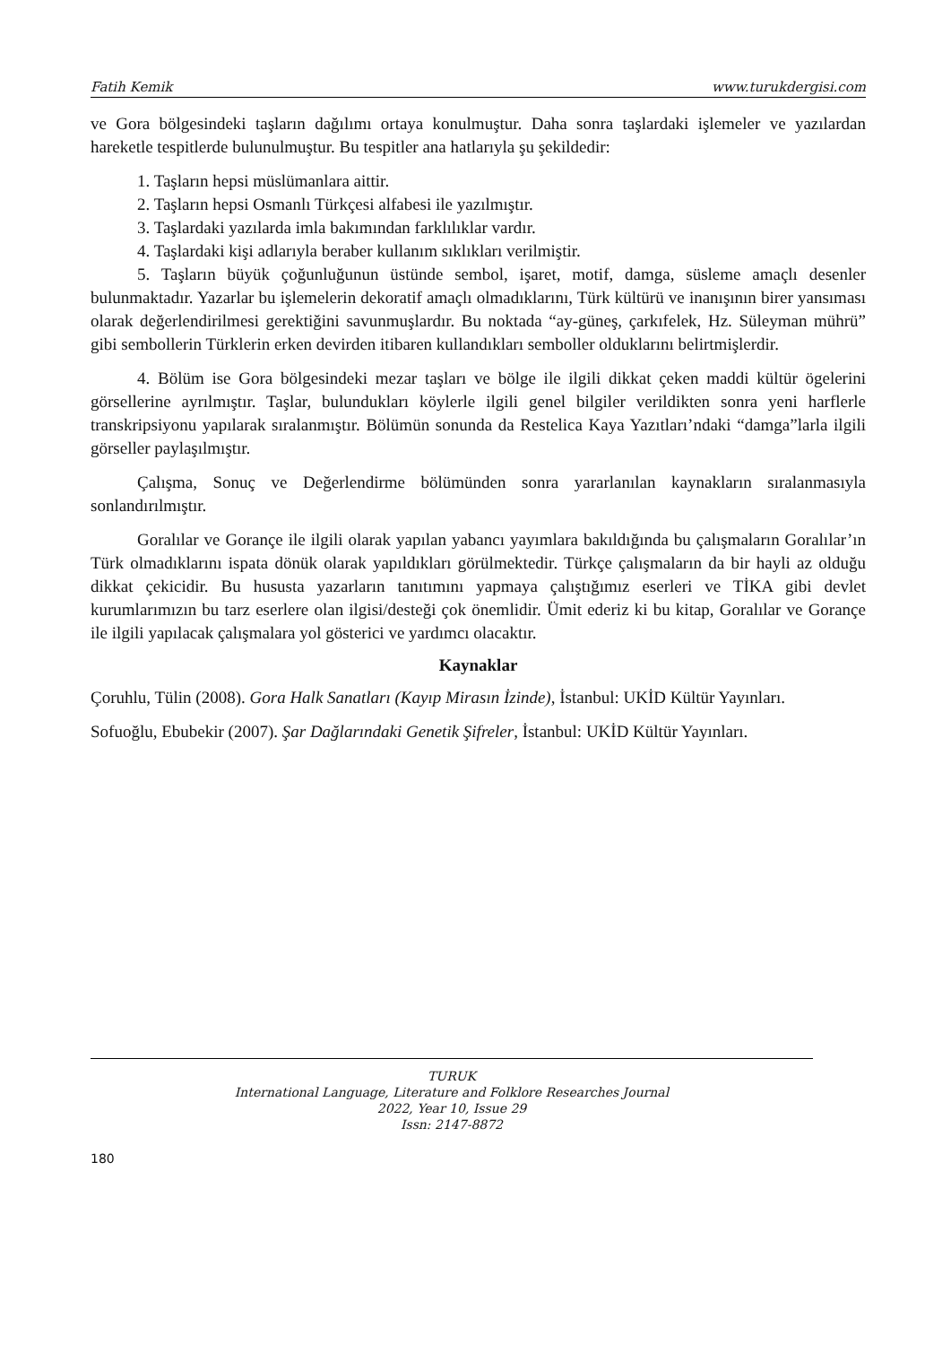Fatih Kemik www.turukdergisi.com
ve Gora bölgesindeki taşların dağılımı ortaya konulmuştur. Daha sonra taşlardaki işlemeler ve yazılardan hareketle tespitlerde bulunulmuştur. Bu tespitler ana hatlarıyla şu şekildedir:
1. Taşların hepsi müslümanlara aittir.
2. Taşların hepsi Osmanlı Türkçesi alfabesi ile yazılmıştır.
3. Taşlardaki yazılarda imla bakımından farklılıklar vardır.
4. Taşlardaki kişi adlarıyla beraber kullanım sıklıkları verilmiştir.
5. Taşların büyük çoğunluğunun üstünde sembol, işaret, motif, damga, süsleme amaçlı desenler bulunmaktadır. Yazarlar bu işlemelerin dekoratif amaçlı olmadıklarını, Türk kültürü ve inanışının birer yansıması olarak değerlendirilmesi gerektiğini savunmuşlardır. Bu noktada “ay-güneş, çarkıfelek, Hz. Süleyman mührü” gibi sembollerin Türklerin erken devirden itibaren kullandıkları semboller olduklarını belirtmişlerdir.
4. Bölüm ise Gora bölgesindeki mezar taşları ve bölge ile ilgili dikkat çeken maddi kültür ögelerini görsellerine ayrılmıştır. Taşlar, bulundukları köylerle ilgili genel bilgiler verildikten sonra yeni harflerle transkripsiyonu yapılarak sıralanmıştır. Bölümün sonunda da Restelica Kaya Yazıtları’ndaki “damga”larla ilgili görseller paylaşılmıştır.
Çalışma, Sonuç ve Değerlendirme bölümünden sonra yararlanılan kaynakların sıralanmasıyla sonlandırılmıştır.
Goralılar ve Gorançe ile ilgili olarak yapılan yabancı yayımlara bakıldığında bu çalışmaların Goralılar’ın Türk olmadıklarını ispata dönük olarak yapıldıkları görülmektedir. Türkçe çalışmaların da bir hayli az olduğu dikkat çekicidir. Bu hususta yazarların tanıtımını yapmaya çalıştığımız eserleri ve TİKA gibi devlet kurumlarımızın bu tarz eserlere olan ilgisi/desteği çok önemlidir. Ümit ederiz ki bu kitap, Goralılar ve Gorançe ile ilgili yapılacak çalışmalara yol gösterici ve yardımcı olacaktır.
Kaynaklar
Çoruhlu, Tülin (2008). Gora Halk Sanatları (Kayıp Mirasın İzinde), İstanbul: UKİD Kültür Yayınları.
Sofuoğlu, Ebubekir (2007). Şar Dağlarındaki Genetik Şifreler, İstanbul: UKİD Kültür Yayınları.
TURUK
International Language, Literature and Folklore Researches Journal
2022, Year 10, Issue 29
Issn: 2147-8872
180